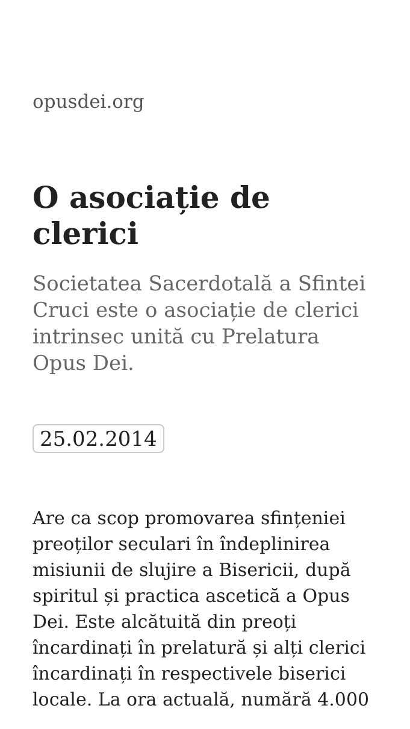opusdei.org
O asociație de clerici
Societatea Sacerdotală a Sfintei Cruci este o asociație de clerici intrinsec unită cu Prelatura Opus Dei.
25.02.2014
Are ca scop promovarea sfințeniei preoților seculari în îndeplinirea misiunii de slujire a Bisericii, după spiritul și practica ascetică a Opus Dei. Este alcătuită din preoți încardinați în prelatură și alți clerici încardinați în respectivele biserici locale. La ora actuală, numără 4.000